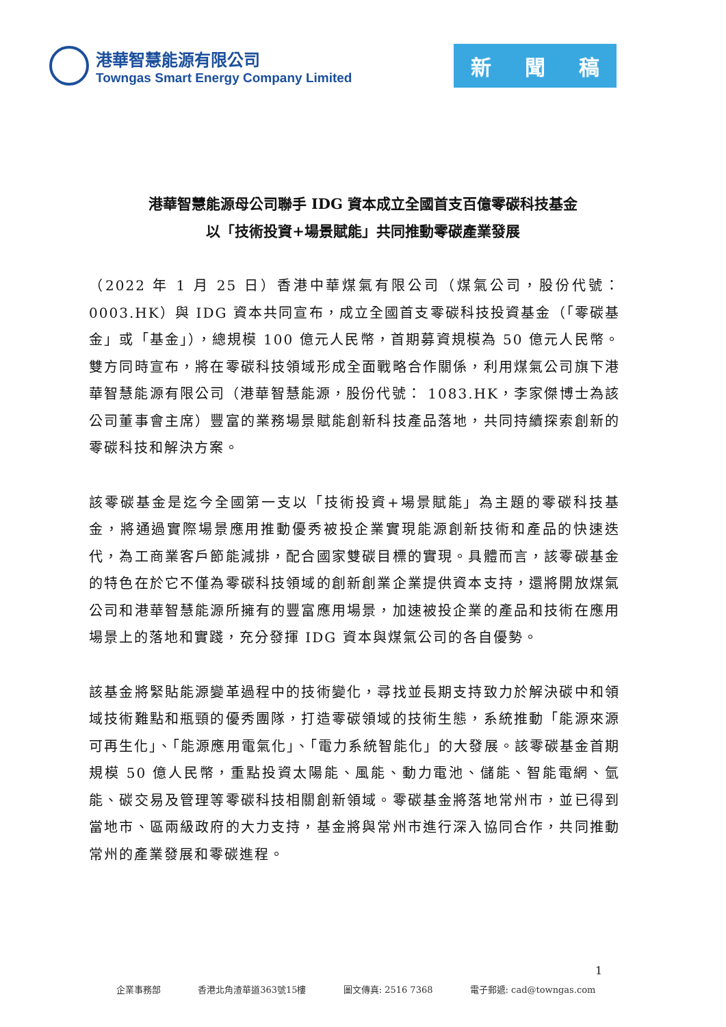港華智慧能源有限公司
Towngas Smart Energy Company Limited
新 聞 稿
港華智慧能源母公司聯手 IDG 資本成立全國首支百億零碳科技基金
以「技術投資+場景賦能」共同推動零碳產業發展
（2022 年 1 月 25 日）香港中華煤氣有限公司（煤氣公司，股份代號：0003.HK）與 IDG 資本共同宣布，成立全國首支零碳科技投資基金（「零碳基金」或「基金」），總規模 100 億元人民幣，首期募資規模為 50 億元人民幣。雙方同時宣布，將在零碳科技領域形成全面戰略合作關係，利用煤氣公司旗下港華智慧能源有限公司（港華智慧能源，股份代號： 1083.HK，李家傑博士為該公司董事會主席）豐富的業務場景賦能創新科技產品落地，共同持續探索創新的零碳科技和解決方案。
該零碳基金是迄今全國第一支以「技術投資+場景賦能」為主題的零碳科技基金，將通過實際場景應用推動優秀被投企業實現能源創新技術和產品的快速迭代，為工商業客戶節能減排，配合國家雙碳目標的實現。具體而言，該零碳基金的特色在於它不僅為零碳科技領域的創新創業企業提供資本支持，還將開放煤氣公司和港華智慧能源所擁有的豐富應用場景，加速被投企業的產品和技術在應用場景上的落地和實踐，充分發揮 IDG 資本與煤氣公司的各自優勢。
該基金將緊貼能源變革過程中的技術變化，尋找並長期支持致力於解決碳中和領域技術難點和瓶頸的優秀團隊，打造零碳領域的技術生態，系統推動「能源來源可再生化」、「能源應用電氣化」、「電力系統智能化」的大發展。該零碳基金首期規模 50 億人民幣，重點投資太陽能、風能、動力電池、儲能、智能電網、氫能、碳交易及管理等零碳科技相關創新領域。零碳基金將落地常州市，並已得到當地市、區兩級政府的大力支持，基金將與常州市進行深入協同合作，共同推動常州的產業發展和零碳進程。
1
企業事務部 香港北角渣華道363號15樓 圖文傳真: 2516 7368 電子郵遞: cad@towngas.com